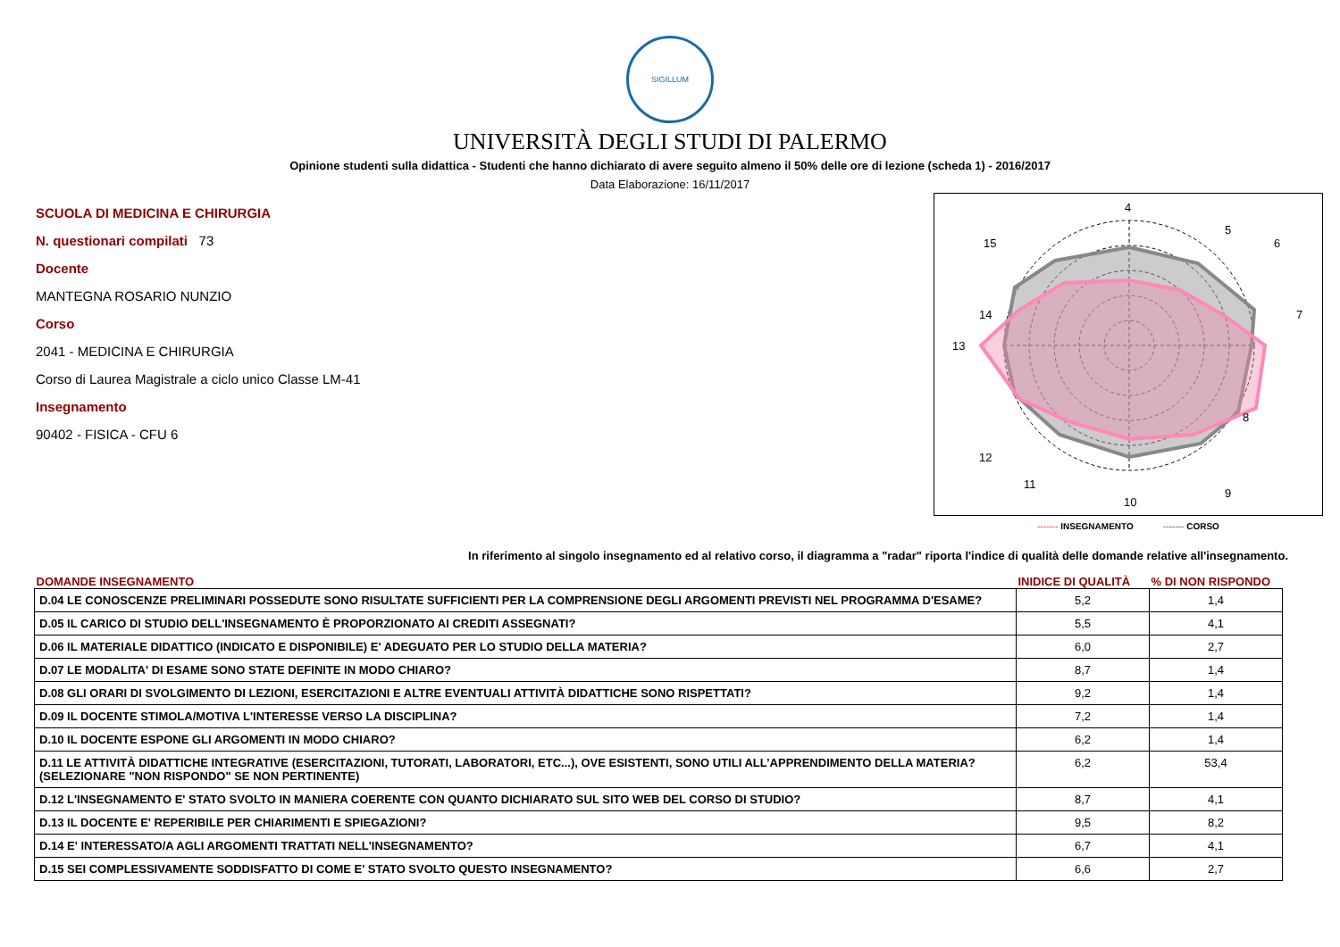SIGILLUM
UNIVERSITÀ DEGLI STUDI DI PALERMO
Opinione studenti sulla didattica - Studenti che hanno dichiarato di avere seguito almeno il 50% delle ore di lezione (scheda 1) - 2016/2017
Data Elaborazione: 16/11/2017
SCUOLA DI MEDICINA E CHIRURGIA
N. questionari compilati 73
Docente
MANTEGNA ROSARIO NUNZIO
Corso
2041 - MEDICINA E CHIRURGIA
Corso di Laurea Magistrale a ciclo unico Classe LM-41
Insegnamento
90402 - FISICA - CFU 6
4
5
7
8
10
13
15
14
12
6
9
11
------- INSEGNAMENTO ------- CORSO
In riferimento al singolo insegnamento ed al relativo corso, il diagramma a "radar" riporta l'indice di qualità delle domande relative all'insegnamento.
| DOMANDE INSEGNAMENTO | INIDICE DI QUALITÀ | % DI NON RISPONDO |
| --- | --- | --- |
| D.04 LE CONOSCENZE PRELIMINARI POSSEDUTE SONO RISULTATE SUFFICIENTI PER LA COMPRENSIONE DEGLI ARGOMENTI PREVISTI NEL PROGRAMMA D'ESAME? | 5,2 | 1,4 |
| D.05 IL CARICO DI STUDIO DELL'INSEGNAMENTO È PROPORZIONATO AI CREDITI ASSEGNATI? | 5,5 | 4,1 |
| D.06 IL MATERIALE DIDATTICO (INDICATO E DISPONIBILE) E' ADEGUATO PER LO STUDIO DELLA MATERIA? | 6,0 | 2,7 |
| D.07 LE MODALITA' DI ESAME SONO STATE DEFINITE IN MODO CHIARO? | 8,7 | 1,4 |
| D.08 GLI ORARI DI SVOLGIMENTO DI LEZIONI, ESERCITAZIONI E ALTRE EVENTUALI ATTIVITÀ DIDATTICHE SONO RISPETTATI? | 9,2 | 1,4 |
| D.09 IL DOCENTE STIMOLA/MOTIVA L'INTERESSE VERSO LA DISCIPLINA? | 7,2 | 1,4 |
| D.10 IL DOCENTE ESPONE GLI ARGOMENTI IN MODO CHIARO? | 6,2 | 1,4 |
| D.11 LE ATTIVITÀ DIDATTICHE INTEGRATIVE (ESERCITAZIONI, TUTORATI, LABORATORI, ETC...), OVE ESISTENTI, SONO UTILI ALL’APPRENDIMENTO DELLA MATERIA? (SELEZIONARE "NON RISPONDO" SE NON PERTINENTE) | 6,2 | 53,4 |
| D.12 L'INSEGNAMENTO E' STATO SVOLTO IN MANIERA COERENTE CON QUANTO DICHIARATO SUL SITO WEB DEL CORSO DI STUDIO? | 8,7 | 4,1 |
| D.13 IL DOCENTE E' REPERIBILE PER CHIARIMENTI E SPIEGAZIONI? | 9,5 | 8,2 |
| D.14 E' INTERESSATO/A AGLI ARGOMENTI TRATTATI NELL'INSEGNAMENTO? | 6,7 | 4,1 |
| D.15 SEI COMPLESSIVAMENTE SODDISFATTO DI COME E' STATO SVOLTO QUESTO INSEGNAMENTO? | 6,6 | 2,7 |